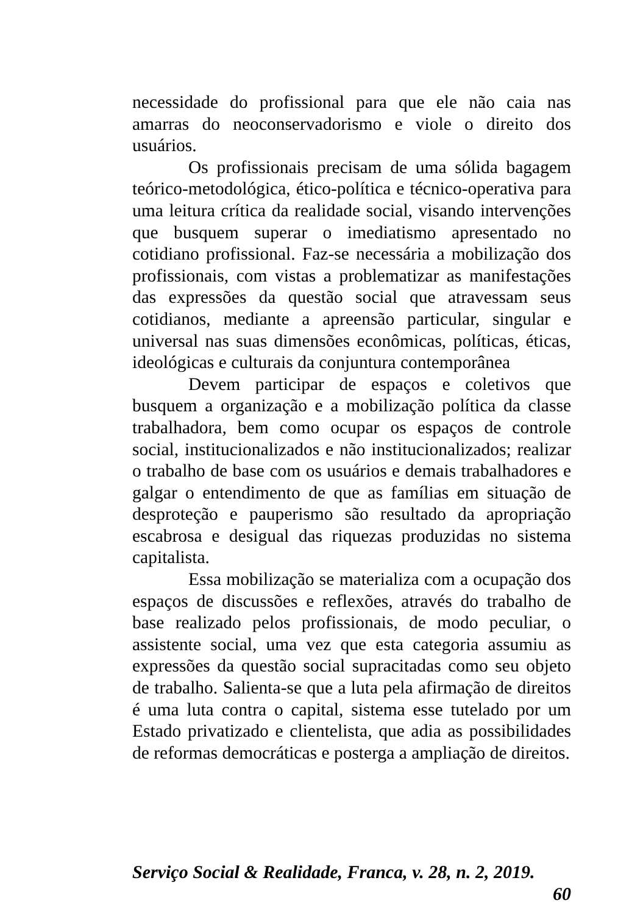necessidade do profissional para que ele não caia nas amarras do neoconservadorismo e viole o direito dos usuários.
Os profissionais precisam de uma sólida bagagem teórico-metodológica, ético-política e técnico-operativa para uma leitura crítica da realidade social, visando intervenções que busquem superar o imediatismo apresentado no cotidiano profissional. Faz-se necessária a mobilização dos profissionais, com vistas a problematizar as manifestações das expressões da questão social que atravessam seus cotidianos, mediante a apreensão particular, singular e universal nas suas dimensões econômicas, políticas, éticas, ideológicas e culturais da conjuntura contemporânea
Devem participar de espaços e coletivos que busquem a organização e a mobilização política da classe trabalhadora, bem como ocupar os espaços de controle social, institucionalizados e não institucionalizados; realizar o trabalho de base com os usuários e demais trabalhadores e galgar o entendimento de que as famílias em situação de desproteção e pauperismo são resultado da apropriação escabrosa e desigual das riquezas produzidas no sistema capitalista.
Essa mobilização se materializa com a ocupação dos espaços de discussões e reflexões, através do trabalho de base realizado pelos profissionais, de modo peculiar, o assistente social, uma vez que esta categoria assumiu as expressões da questão social supracitadas como seu objeto de trabalho. Salienta-se que a luta pela afirmação de direitos é uma luta contra o capital, sistema esse tutelado por um Estado privatizado e clientelista, que adia as possibilidades de reformas democráticas e posterga a ampliação de direitos.
Serviço Social & Realidade, Franca, v. 28, n. 2, 2019.
60